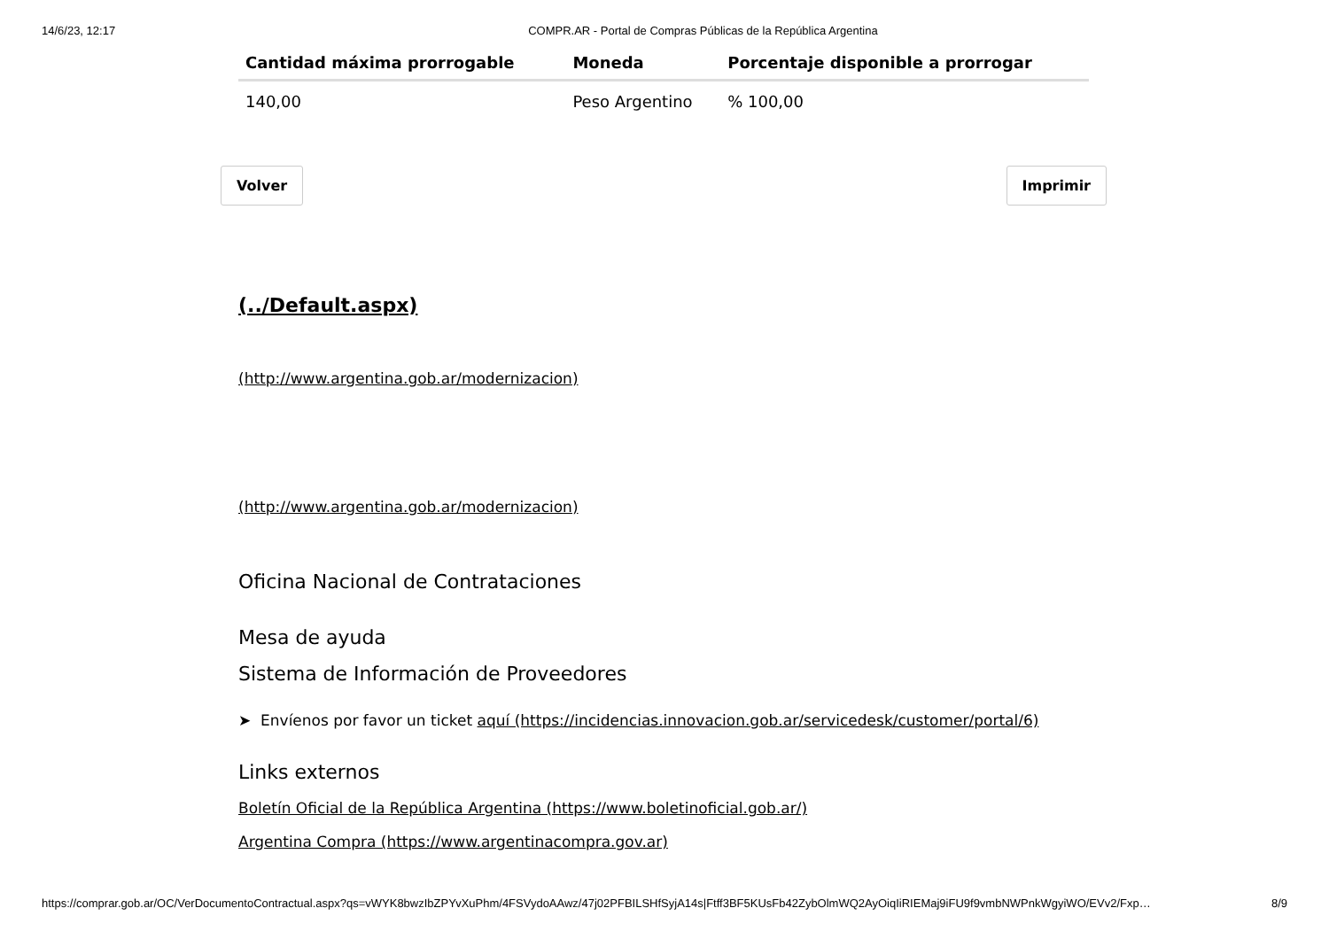14/6/23, 12:17 COMPR.AR - Portal de Compras Públicas de la República Argentina
| Cantidad máxima prorrogable | Moneda | Porcentaje disponible a prorrogar |
| --- | --- | --- |
| 140,00 | Peso Argentino | % 100,00 |
Volver Imprimir
(../Default.aspx)
(http://www.argentina.gob.ar/modernizacion)
(http://www.argentina.gob.ar/modernizacion)
Oficina Nacional de Contrataciones
Mesa de ayuda
Sistema de Información de Proveedores
➤ Envíenos por favor un ticket aquí (https://incidencias.innovacion.gob.ar/servicedesk/customer/portal/6)
Links externos
Boletín Oficial de la República Argentina (https://www.boletinoficial.gob.ar/)
Argentina Compra (https://www.argentinacompra.gov.ar)
https://comprar.gob.ar/OC/VerDocumentoContractual.aspx?qs=vWYK8bwzIbZPYvXuPhm/4FSVydoAAwz/47j02PFBILSHfSyjA14s|Ftff3BF5KUsFb42ZybOlmWQ2AyOiqIiRIEMaj9iFU9f9vmbNWPnkWgyiWO/EVv2/Fxp… 8/9